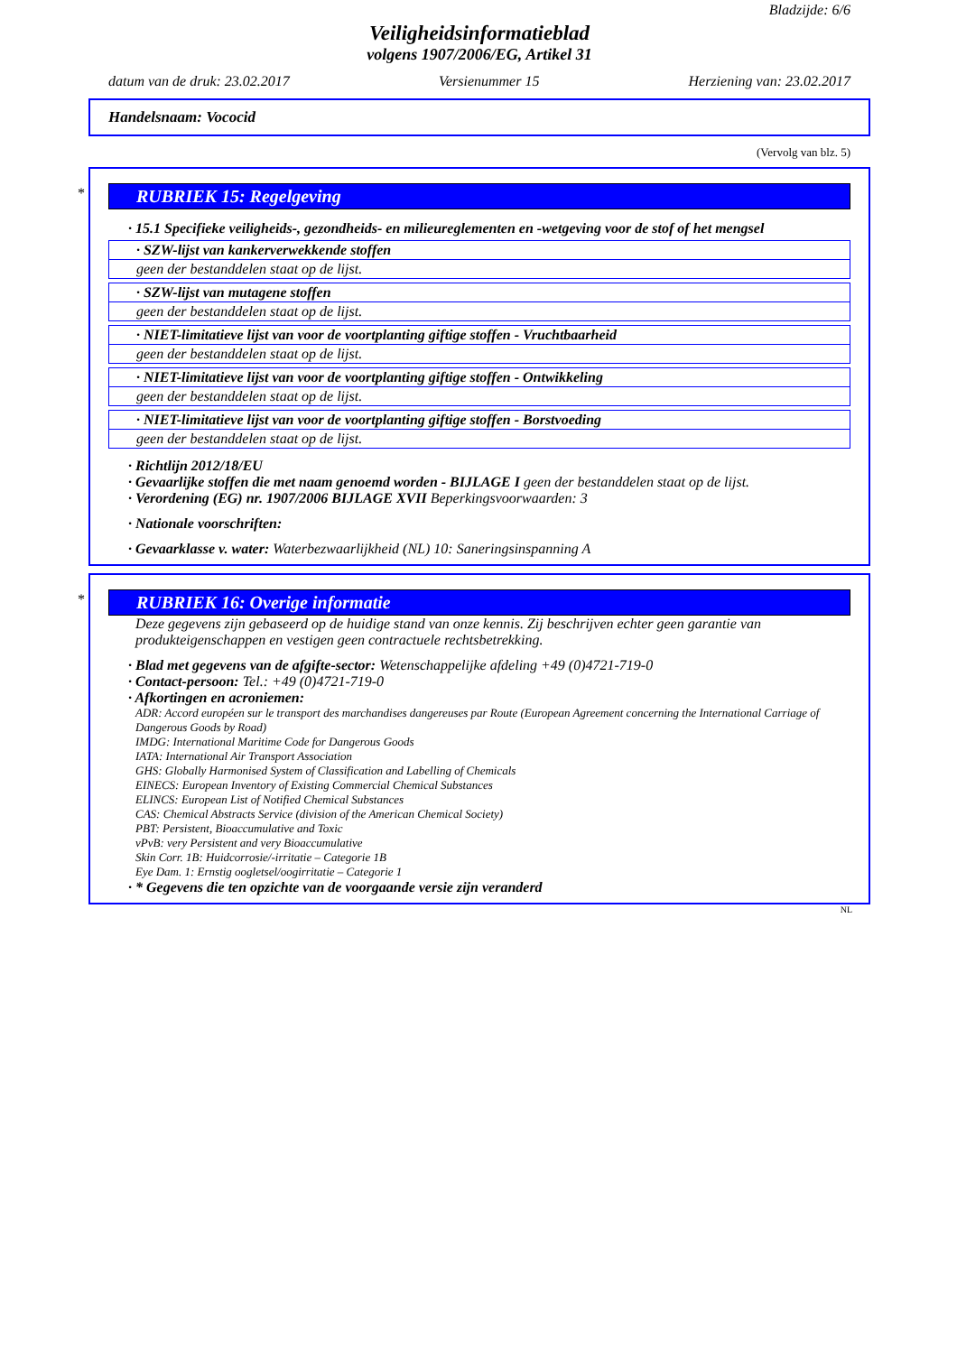Bladzijde: 6/6
Veiligheidsinformatieblad
volgens 1907/2006/EG, Artikel 31
datum van de druk: 23.02.2017 Versienummer 15 Herziening van: 23.02.2017
Handelsnaam: Vococid
(Vervolg van blz. 5)
*
RUBRIEK 15: Regelgeving
· 15.1 Specifieke veiligheids-, gezondheids- en milieureglementen en -wetgeving voor de stof of het mengsel
· SZW-lijst van kankerverwekkende stoffen
geen der bestanddelen staat op de lijst.
· SZW-lijst van mutagene stoffen
geen der bestanddelen staat op de lijst.
· NIET-limitatieve lijst van voor de voortplanting giftige stoffen - Vruchtbaarheid
geen der bestanddelen staat op de lijst.
· NIET-limitatieve lijst van voor de voortplanting giftige stoffen - Ontwikkeling
geen der bestanddelen staat op de lijst.
· NIET-limitatieve lijst van voor de voortplanting giftige stoffen - Borstvoeding
geen der bestanddelen staat op de lijst.
· Richtlijn 2012/18/EU
· Gevaarlijke stoffen die met naam genoemd worden - BIJLAGE I geen der bestanddelen staat op de lijst.
· Verordening (EG) nr. 1907/2006 BIJLAGE XVII Beperkingsvoorwaarden: 3
· Nationale voorschriften:
· Gevaarklasse v. water: Waterbezwaarlijkheid (NL) 10: Saneringsinspanning A
*
RUBRIEK 16: Overige informatie
Deze gegevens zijn gebaseerd op de huidige stand van onze kennis. Zij beschrijven echter geen garantie van produkteigenschappen en vestigen geen contractuele rechtsbetrekking.
· Blad met gegevens van de afgifte-sector: Wetenschappelijke afdeling +49 (0)4721-719-0
· Contact-persoon: Tel.: +49 (0)4721-719-0
· Afkortingen en acroniemen:
ADR: Accord européen sur le transport des marchandises dangereuses par Route (European Agreement concerning the International Carriage of Dangerous Goods by Road)
IMDG: International Maritime Code for Dangerous Goods
IATA: International Air Transport Association
GHS: Globally Harmonised System of Classification and Labelling of Chemicals
EINECS: European Inventory of Existing Commercial Chemical Substances
ELINCS: European List of Notified Chemical Substances
CAS: Chemical Abstracts Service (division of the American Chemical Society)
PBT: Persistent, Bioaccumulative and Toxic
vPvB: very Persistent and very Bioaccumulative
Skin Corr. 1B: Huidcorrosie/-irritatie – Categorie 1B
Eye Dam. 1: Ernstig oogletsel/oogirritatie – Categorie 1
· * Gegevens die ten opzichte van de voorgaande versie zijn veranderd
NL